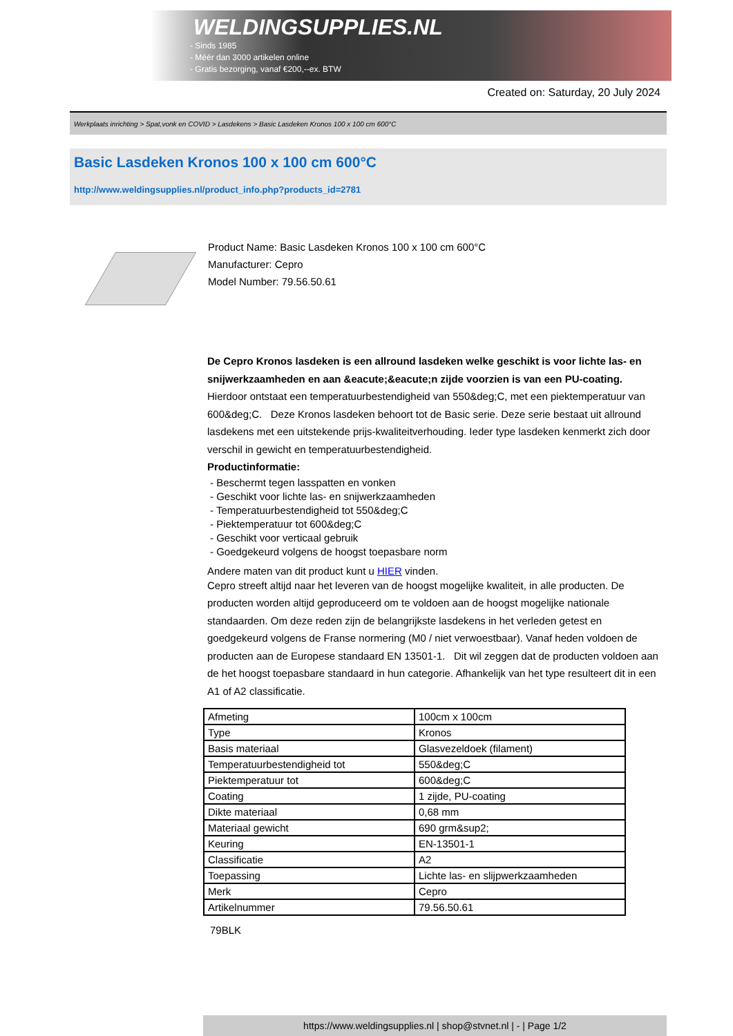WELDINGSUPPLIES.NL
- Sinds 1985
- Méér dan 3000 artikelen online
- Gratis bezorging, vanaf €200,--ex. BTW
Created on: Saturday, 20 July 2024
Werkplaats inrichting > Spat,vonk en COVID > Lasdekens > Basic Lasdeken Kronos 100 x 100 cm 600°C
Basic Lasdeken Kronos 100 x 100 cm 600°C
http://www.weldingsupplies.nl/product_info.php?products_id=2781
Product Name: Basic Lasdeken Kronos 100 x 100 cm 600°C
Manufacturer: Cepro
Model Number: 79.56.50.61
De Cepro Kronos lasdeken is een allround lasdeken welke geschikt is voor lichte las- en snijwerkzaamheden en aan &eacute;&eacute;n zijde voorzien is van een PU-coating. Hierdoor ontstaat een temperatuurbestendigheid van 550&deg;C, met een piektemperatuur van 600&deg;C. Deze Kronos lasdeken behoort tot de Basic serie. Deze serie bestaat uit allround lasdekens met een uitstekende prijs-kwaliteitverhouding. Ieder type lasdeken kenmerkt zich door verschil in gewicht en temperatuurbestendigheid.
Productinformatie:
- Beschermt tegen lasspatten en vonken
- Geschikt voor lichte las- en snijwerkzaamheden
- Temperatuurbestendigheid tot 550&deg;C
- Piektemperatuur tot 600&deg;C
- Geschikt voor verticaal gebruik
- Goedgekeurd volgens de hoogst toepasbare norm
Andere maten van dit product kunt u HIER vinden.
Cepro streeft altijd naar het leveren van de hoogst mogelijke kwaliteit, in alle producten. De producten worden altijd geproduceerd om te voldoen aan de hoogst mogelijke nationale standaarden. Om deze reden zijn de belangrijkste lasdekens in het verleden getest en goedgekeurd volgens de Franse normering (M0 / niet verwoestbaar). Vanaf heden voldoen de producten aan de Europese standaard EN 13501-1. Dit wil zeggen dat de producten voldoen aan de het hoogst toepasbare standaard in hun categorie. Afhankelijk van het type resulteert dit in een A1 of A2 classificatie.
| Afmeting | 100cm x 100cm |
| Type | Kronos |
| Basis materiaal | Glasvezeldoek (filament) |
| Temperatuurbestendigheid tot | 550&deg;C |
| Piektemperatuur tot | 600&deg;C |
| Coating | 1 zijde, PU-coating |
| Dikte materiaal | 0,68 mm |
| Materiaal gewicht | 690 grm&sup2; |
| Keuring | EN-13501-1 |
| Classificatie | A2 |
| Toepassing | Lichte las- en slijpwerkzaamheden |
| Merk | Cepro |
| Artikelnummer | 79.56.50.61 |
79BLK
https://www.weldingsupplies.nl | shop@stvnet.nl | - | Page 1/2